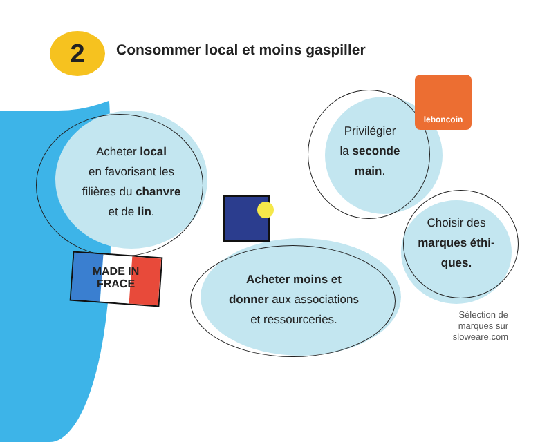2
Consommer local et moins gaspiller
leboncoin
MADE IN
FRACE
Acheter local
en favorisant les
filières du chanvre
et de lin.
Privilégier
la seconde
main.
Choisir des
marques éthi-
ques.
Acheter moins et
donner aux associations
et ressourceries.
Sélection de
marques sur
sloweare.com